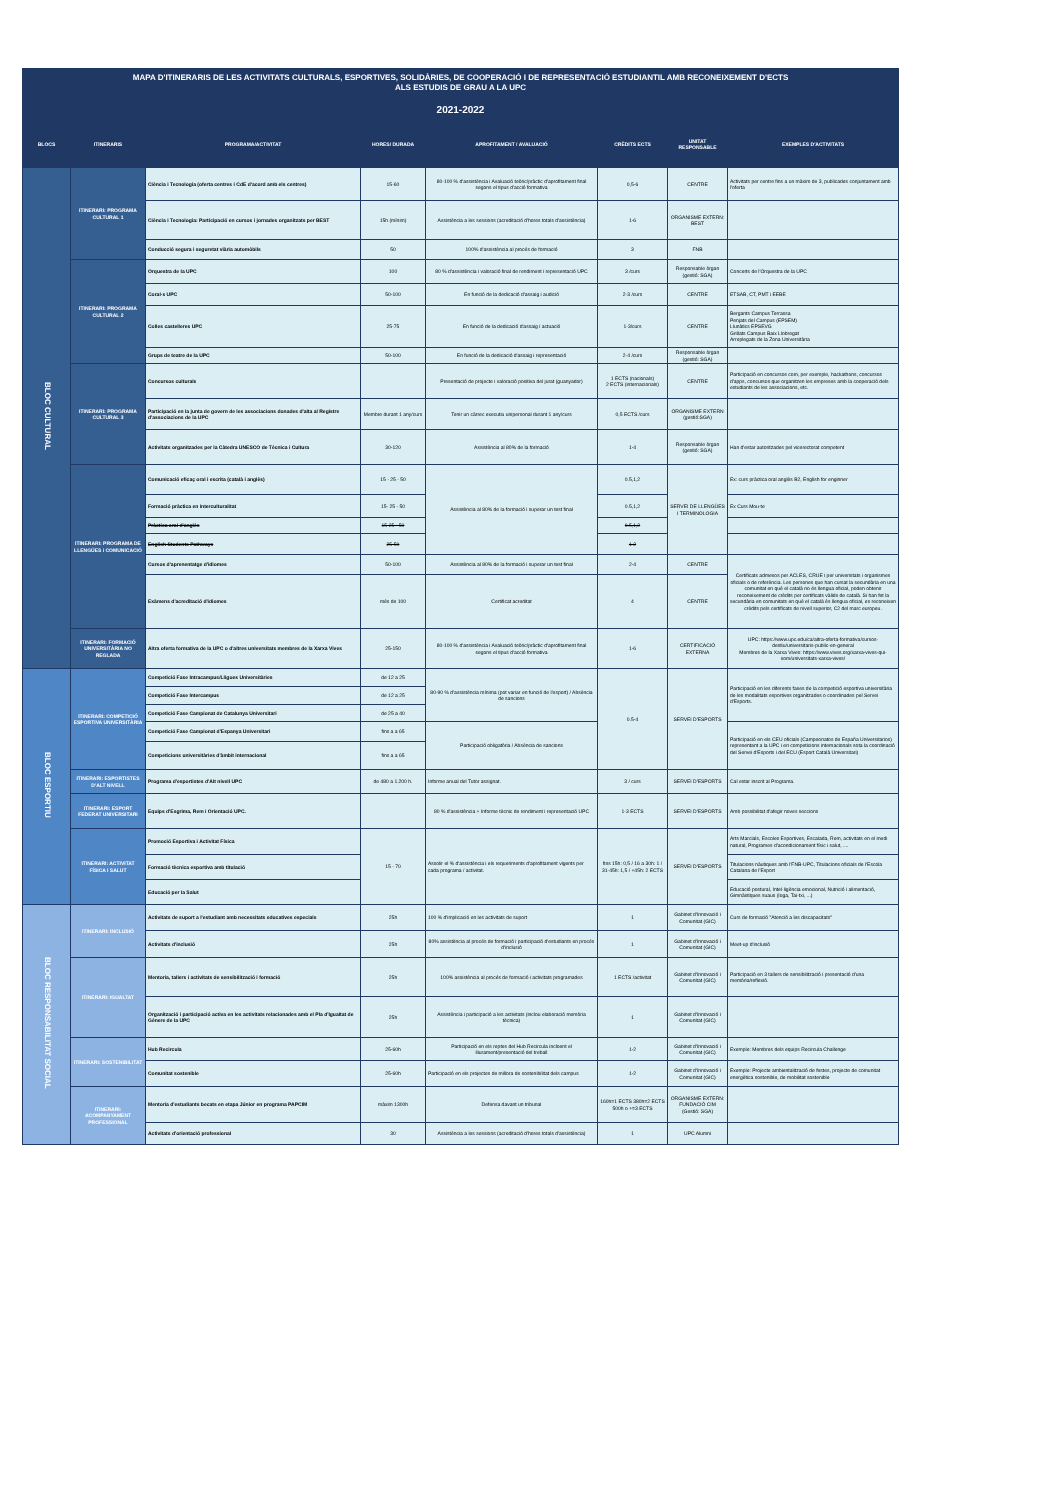| MAPA D'ITINERARIS DE LES ACTIVITATS CULTURALS, ESPORTIVES, SOLIDÀRIES, DE COOPERACIÓ I DE REPRESENTACIÓ ESTUDIANTIL AMB RECONEIXEMENT D'ECTS ALS ESTUDIS DE GRAU A LA UPC | | | | | | | |
| 2021-2022 | | | | | | | |
| BLOCS | ITINERARIS | PROGRAMA/ACTIVITAT | HORES/ DURADA | APROFITAMENT / AVALUACIÓ | CRÈDITS ECTS | UNITAT RESPONSABLE | EXEMPLES D'ACTIVITATS |
| BLOC CULTURAL | ITINERARI: PROGRAMA CULTURAL 1 | Ciència i Tecnologia (oferta centres i CdE d'acord amb els centres) | 15-60 | 80-100 % d'assistència i Avaluació teòric/pràctic d'aprofitament final segons el tipus d'acció formativa | 0,5-6 | CENTRE | Activitats per centre fins a un màxim de 3, publicades conjuntament amb l'oferta |
| | | Ciència i Tecnologia: Participació en cursos i jornades organitzats per BEST | 15h (mínim) | Assistència a les sessions (acreditació d'hores totals d'assistència) | 1-6 | ORGANISME EXTERN: BEST | |
| | | Conducció segura i seguretat viària automòbils | 50 | 100% d'assistència al procés de formació | 3 | FNB | |
| | ITINERARI: PROGRAMA CULTURAL 2 | Orquestra de la UPC | 100 | 80 % d'assistència i valoració final de rendiment i representació UPC | 3 /curs | Responsable òrgan (gestió: SGA) | Concerts de l'Orquestra de la UPC |
| | | Coral·s UPC | 50-100 | En funció de la dedicació d'assaig i audició | 2-3 /curs | CENTRE | ETSAB, CT, PMT i EEBE |
| | | Colles castelleres UPC | 25-75 | En funció de la dedicació d'assaig i actuació | 1-3/curs | CENTRE | Bergants Campus Terrassa Penjats del Campus (EPSEM) Llunàtics EPSEVG Grillats Campus Baix Llobregat Arreplegats de la Zona Universitària |
| | | Grups de teatre de la UPC | 50-100 | En funció de la dedicació d'assaig i representació | 2-4 /curs | Responsable òrgan (gestió: SGA) | |
| | ITINERARI: PROGRAMA CULTURAL 3 | Concursos culturals | | Presentació de projecte i valoració positiva del jurat (guanyador) | 1 ECTS (nacionals) 2 ECTS (internacionals) | CENTRE | Participació en concursos com, per exemple, hackathons, concursos d'apps, concursos que organitzen les empreses amb la cooperació dels estudiants de les associacions, etc. |
| | | Participació en la junta de govern de les associacions donades d'alta al Registre d'associacions de la UPC | Membre durant 1 any/curs | Tenir un càrrec executiu unipersonal durant 1 any/curs | 0,5 ECTS /curs | ORGANISME EXTERN (gestió:SGA) | |
| | | Activitats organitzades per la Càtedra UNESCO de Tècnica i Cultura | 30-120 | Assistència al 80% de la formació | 1-4 | Responsable òrgan (gestió: SGA) | Han d'estar autoritzades pel vicerectorat competent |
| | ITINERARI: PROGRAMA DE LLENGÜES i COMUNICACIÓ | Comunicació eficaç oral i escrita (català i anglès) | 15 - 25 - 50 | Assistència al 80% de la formació i superar un test final | 0.5,1,2 | SERVEI DE LLENGÜES I TERMINOLOGIA | Ex: curs pràctica oral anglès B2, English for enginner |
| | | Formació pràctica en interculturalitat | 15- 25 - 50 | | 0.5,1,2 | | Ex Curs Mou-te |
| | | Pràctica oral d'anglès | 15-25 - 50 | | 0.5,1,2 | | |
| | | English Students Pathways | 25-50 | | 1-2 | | |
| | | Cursos d'aprenentatge d'idiomes | 50-100 | Assistència al 80% de la formació i superar un test final | 2-4 | CENTRE | Certificats admesos per ACLES, CRUE i per universitats i organismes oficials o de referència. Les persones que han cursat la secundària en una comunitat en què el català no és llengua oficial, poden obtenir reconeixement de crèdits per certificats vàlids de català. Si han fet la secundària en comunitats en què el català és llengua oficial, es reconeixen crèdits pels certificats de nivell superior, C2 del marc europeu. |
| | | Exàmens d'acreditació d'idiomes | més de 100 | Certificat acreditat | 4 | CENTRE | |
| | ITINERARI: FORMACIÓ UNIVERSITÀRIA NO REGLADA | Altra oferta formativa de la UPC o d'altres universitats membres de la Xarxa Vives | 25-150 | 80-100 % d'assistència i Avaluació teòric/pràctic d'aprofitament final segons el tipus d'acció formativa | 1-6 | CERTIFICACIÓ EXTERNA | UPC: https://www.upc.edu/ca/altra-oferta-formativa/cursos-destiu/universitaris-public-en-general Membres de la Xarxa Vives: https://www.vives.org/xarxa-vives-qui-som/universitats-xarxa-vives/ |
| BLOC ESPORTIU | ITINERARI: COMPETICIÓ ESPORTIVA UNIVERSITÀRIA | Competició Fase Intracampus/Lligues Universitàries | de 12 a 25 | 80-90 % d'assistència mínima (pot variar en funció de l'esport) / Absència de sancions | 0.5-4 | SERVEI D'ESPORTS | Participació en les diferents fases de la competició esportiva universitària de les modalitats esportives organitzades o coordinades pel Servei d'Esports. |
| | | Competició Fase Intercampus | de 12 a 25 | | | | |
| | | Competició Fase Campionat de Catalunya Universitari | de 25 a 40 | | | | |
| | | Competició Fase Campionat d'Espanya Universitari | fins a a 65 | Participació obligatòria / Absència de sancions | | | Participació en els CEU oficials (Campeonatos de España Universitarios) representant a la UPC i en competicions internacionals sota la coordinació del Servei d'Esports i del ECU (Esport Català Universitari) |
| | | Competicions universitàries d'àmbit internacional | fins a a 65 | | | | |
| | ITINERARI: ESPORTISTES D'ALT NIVELL | Programa d'esportistes d'Alt nivell UPC | de 480 a 1.200 h. | Informe anual del Tutor assignat. | 3 / curs | SERVEI D'ESPORTS | Cal estar inscrit al Programa. |
| | ITINERARI: ESPORT FEDERAT UNIVERSITARI | Equips d'Esgrima, Rem i Orientació UPC. | | 80 % d'assistència + Informe tècnic de rendiment i representació UPC | 1-3 ECTS | SERVEI D'ESPORTS | Amb possibilitat d'afegir noves seccions |
| | ITINERARI: ACTIVITAT FÍSICA I SALUT | Promoció Esportiva i Activitat Física | 15 - 70 | Assolir el % d'assistència i els requeriments d'aprofitament vigents per cada programa / activitat. | fins 15h: 0,5 / 16 a 30h: 1 / 31-45h: 1,5 / +45h: 2 ECTS | SERVEI D'ESPORTS | Arts Marcials, Escoles Esportives, Escalada, Rem, activitats en el medi natural, Programes d'acondicionament físic i salut, .... |
| | | Formació tècnica esportiva amb titulació | | | | | Titulacions nàutiques amb l'FNB-UPC, Titulacions oficials de l'Escola Catalana de l'Esport |
| | | Educació per la Salut | | | | | Educació postural, Intel·ligència emocional, Nutrició i alimentació, Gimnàstiques suaus (Ioga, Tai-txi, ...) |
| BLOC RESPONSABILITAT SOCIAL | ITINERARI: INCLUSIÓ | Activitats de suport a l'estudiant amb necessitats educatives especials | 25h | 100 % d'implicació en les activitats de suport | 1 | Gabinet d'Innovació i Comunitat (GIC) | Curs de formació "Atenció a les discapacitats" |
| | | Activitats d'inclusió | 25h | 80% assistència al procés de formació i participació d'estudiants en procés d'inclusió | 1 | Gabinet d'Innovació i Comunitat (GIC) | Meet-up d'inclusió |
| | ITINERARI: IGUALTAT | Mentoria, tallers i activitats de sensibilització i formació | 25h | 100% assistència al procés de formació i activitats programades | 1 ECTS /activitat | Gabinet d'Innovació i Comunitat (GIC) | Participació en 3 tallers de sensibilització i presentació d'una memòria/reflexió. |
| | | Organització i participació activa en les activitats relacionades amb el Pla d'Igualtat de Gènere de la UPC | 25h | Assistència i participació a les activitats (inclou elaboració memòria tècnica) | 1 | Gabinet d'Innovació i Comunitat (GIC) | |
| | ITINERARI: SOSTENIBILITAT | Hub Recircula | 25-60h | Participació en els reptes del Hub Recircula incloent el lliurament/presentació del treball | 1-2 | Gabinet d'Innovació i Comunitat (GIC) | Exemple: Membres dels equips Recircula Challenge |
| | | Comunitat sostenible | 25-60h | Participació en els projectes de millora de sostenibilitat dels campus | 1-2 | Gabinet d'Innovació i Comunitat (GIC) | Exemple: Projecte ambientalització de festes, projecte de comunitat energètica sostenible, de mobilitat sostenible |
| | ITINERARI: ACOMPANYAMENT PROFESSIONAL | Mentoria d'estudiants becats en etapa Júnior en programa PAPCIM | màxim 1300h | Defensa davant un tribunal | 160h=1 ECTS 380h=2 ECTS 500h o +=3 ECTS | ORGANISME EXTERN: FUNDACIÓ CIM (Gestió: SGA) | |
| | | Activitats d'orientació professional | 30 | Assistència a les sessions (acreditació d'hores totals d'assistència) | 1 | UPC Alumni | |